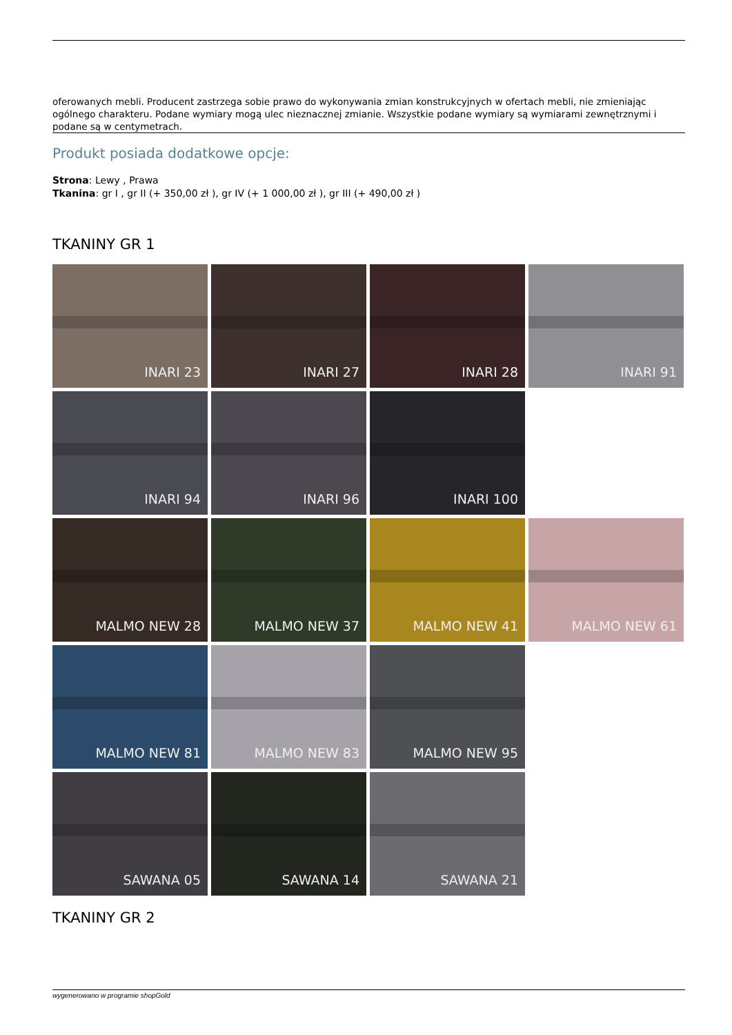oferowanych mebli. Producent zastrzega sobie prawo do wykonywania zmian konstrukcyjnych w ofertach mebli, nie zmieniając ogólnego charakteru. Podane wymiary mogą ulec nieznacznej zmianie. Wszystkie podane wymiary są wymiarami zewnętrznymi i podane są w centymetrach.
Produkt posiada dodatkowe opcje:
Strona: Lewy , Prawa
Tkanina: gr I , gr II (+ 350,00 zł ), gr IV (+ 1 000,00 zł ), gr III (+ 490,00 zł )
TKANINY GR 1
INARI 23
INARI 27
INARI 28
INARI 91
INARI 94
INARI 96
INARI 100
MALMO NEW 28
MALMO NEW 37
MALMO NEW 41
MALMO NEW 61
MALMO NEW 81
MALMO NEW 83
MALMO NEW 95
SAWANA 05
SAWANA 14
SAWANA 21
TKANINY GR 2
wygenerowano w programie shopGold